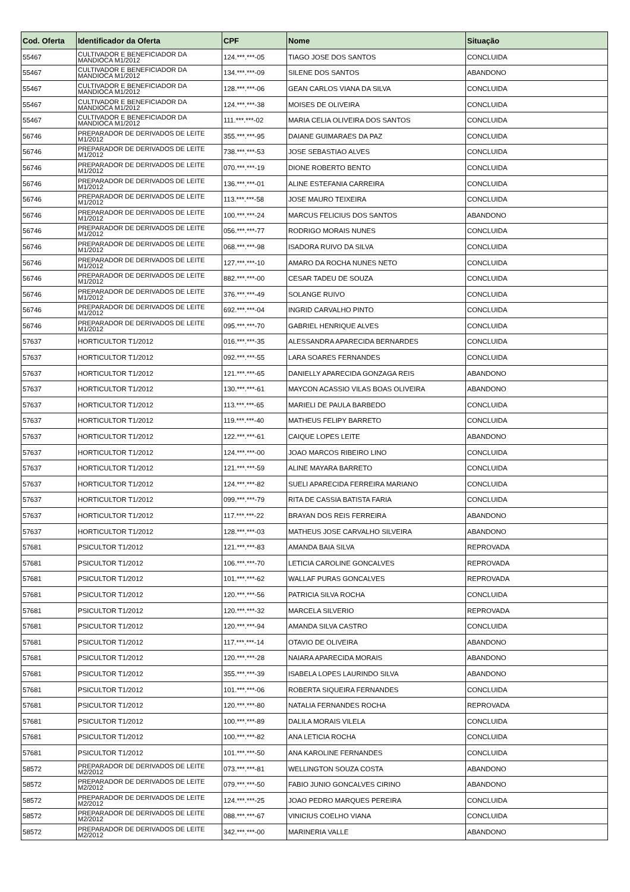| Cod. Oferta | Identificador da Oferta | CPF | Nome | Situação |
| --- | --- | --- | --- | --- |
| 55467 | CULTIVADOR E BENEFICIADOR DA MANDIOCA M1/2012 | 124.***.***-05 | TIAGO JOSE DOS SANTOS | CONCLUIDA |
| 55467 | CULTIVADOR E BENEFICIADOR DA MANDIOCA M1/2012 | 134.***.***-09 | SILENE DOS SANTOS | ABANDONO |
| 55467 | CULTIVADOR E BENEFICIADOR DA MANDIOCA M1/2012 | 128.***.***-06 | GEAN CARLOS VIANA DA SILVA | CONCLUIDA |
| 55467 | CULTIVADOR E BENEFICIADOR DA MANDIOCA M1/2012 | 124.***.***-38 | MOISES DE OLIVEIRA | CONCLUIDA |
| 55467 | CULTIVADOR E BENEFICIADOR DA MANDIOCA M1/2012 | 111.***.***-02 | MARIA CELIA OLIVEIRA DOS SANTOS | CONCLUIDA |
| 56746 | PREPARADOR DE DERIVADOS DE LEITE M1/2012 | 355.***.***-95 | DAIANE GUIMARAES DA PAZ | CONCLUIDA |
| 56746 | PREPARADOR DE DERIVADOS DE LEITE M1/2012 | 738.***.***-53 | JOSE SEBASTIAO ALVES | CONCLUIDA |
| 56746 | PREPARADOR DE DERIVADOS DE LEITE M1/2012 | 070.***.***-19 | DIONE ROBERTO BENTO | CONCLUIDA |
| 56746 | PREPARADOR DE DERIVADOS DE LEITE M1/2012 | 136.***.***-01 | ALINE ESTEFANIA CARREIRA | CONCLUIDA |
| 56746 | PREPARADOR DE DERIVADOS DE LEITE M1/2012 | 113.***.***-58 | JOSE MAURO TEIXEIRA | CONCLUIDA |
| 56746 | PREPARADOR DE DERIVADOS DE LEITE M1/2012 | 100.***.***-24 | MARCUS FELICIUS DOS SANTOS | ABANDONO |
| 56746 | PREPARADOR DE DERIVADOS DE LEITE M1/2012 | 056.***.***-77 | RODRIGO MORAIS NUNES | CONCLUIDA |
| 56746 | PREPARADOR DE DERIVADOS DE LEITE M1/2012 | 068.***.***-98 | ISADORA RUIVO DA SILVA | CONCLUIDA |
| 56746 | PREPARADOR DE DERIVADOS DE LEITE M1/2012 | 127.***.***-10 | AMARO DA ROCHA NUNES NETO | CONCLUIDA |
| 56746 | PREPARADOR DE DERIVADOS DE LEITE M1/2012 | 882.***.***-00 | CESAR TADEU DE SOUZA | CONCLUIDA |
| 56746 | PREPARADOR DE DERIVADOS DE LEITE M1/2012 | 376.***.***-49 | SOLANGE RUIVO | CONCLUIDA |
| 56746 | PREPARADOR DE DERIVADOS DE LEITE M1/2012 | 692.***.***-04 | INGRID CARVALHO PINTO | CONCLUIDA |
| 56746 | PREPARADOR DE DERIVADOS DE LEITE M1/2012 | 095.***.***-70 | GABRIEL HENRIQUE ALVES | CONCLUIDA |
| 57637 | HORTICULTOR T1/2012 | 016.***.***-35 | ALESSANDRA APARECIDA BERNARDES | CONCLUIDA |
| 57637 | HORTICULTOR T1/2012 | 092.***.***-55 | LARA SOARES FERNANDES | CONCLUIDA |
| 57637 | HORTICULTOR T1/2012 | 121.***.***-65 | DANIELLY APARECIDA GONZAGA REIS | ABANDONO |
| 57637 | HORTICULTOR T1/2012 | 130.***.***-61 | MAYCON ACASSIO VILAS BOAS OLIVEIRA | ABANDONO |
| 57637 | HORTICULTOR T1/2012 | 113.***.***-65 | MARIELI DE PAULA BARBEDO | CONCLUIDA |
| 57637 | HORTICULTOR T1/2012 | 119.***.***-40 | MATHEUS FELIPY BARRETO | CONCLUIDA |
| 57637 | HORTICULTOR T1/2012 | 122.***.***-61 | CAIQUE LOPES LEITE | ABANDONO |
| 57637 | HORTICULTOR T1/2012 | 124.***.***-00 | JOAO MARCOS RIBEIRO LINO | CONCLUIDA |
| 57637 | HORTICULTOR T1/2012 | 121.***.***-59 | ALINE MAYARA BARRETO | CONCLUIDA |
| 57637 | HORTICULTOR T1/2012 | 124.***.***-82 | SUELI APARECIDA FERREIRA MARIANO | CONCLUIDA |
| 57637 | HORTICULTOR T1/2012 | 099.***.***-79 | RITA DE CASSIA BATISTA FARIA | CONCLUIDA |
| 57637 | HORTICULTOR T1/2012 | 117.***.***-22 | BRAYAN DOS REIS FERREIRA | ABANDONO |
| 57637 | HORTICULTOR T1/2012 | 128.***.***-03 | MATHEUS JOSE CARVALHO SILVEIRA | ABANDONO |
| 57681 | PSICULTOR T1/2012 | 121.***.***-83 | AMANDA BAIA SILVA | REPROVADA |
| 57681 | PSICULTOR T1/2012 | 106.***.***-70 | LETICIA CAROLINE GONCALVES | REPROVADA |
| 57681 | PSICULTOR T1/2012 | 101.***.***-62 | WALLAF PURAS GONCALVES | REPROVADA |
| 57681 | PSICULTOR T1/2012 | 120.***.***-56 | PATRICIA SILVA ROCHA | CONCLUIDA |
| 57681 | PSICULTOR T1/2012 | 120.***.***-32 | MARCELA SILVERIO | REPROVADA |
| 57681 | PSICULTOR T1/2012 | 120.***.***-94 | AMANDA SILVA CASTRO | CONCLUIDA |
| 57681 | PSICULTOR T1/2012 | 117.***.***-14 | OTAVIO DE OLIVEIRA | ABANDONO |
| 57681 | PSICULTOR T1/2012 | 120.***.***-28 | NAIARA APARECIDA MORAIS | ABANDONO |
| 57681 | PSICULTOR T1/2012 | 355.***.***-39 | ISABELA LOPES LAURINDO SILVA | ABANDONO |
| 57681 | PSICULTOR T1/2012 | 101.***.***-06 | ROBERTA SIQUEIRA FERNANDES | CONCLUIDA |
| 57681 | PSICULTOR T1/2012 | 120.***.***-80 | NATALIA FERNANDES ROCHA | REPROVADA |
| 57681 | PSICULTOR T1/2012 | 100.***.***-89 | DALILA MORAIS VILELA | CONCLUIDA |
| 57681 | PSICULTOR T1/2012 | 100.***.***-82 | ANA LETICIA ROCHA | CONCLUIDA |
| 57681 | PSICULTOR T1/2012 | 101.***.***-50 | ANA KAROLINE FERNANDES | CONCLUIDA |
| 58572 | PREPARADOR DE DERIVADOS DE LEITE M2/2012 | 073.***.***-81 | WELLINGTON SOUZA COSTA | ABANDONO |
| 58572 | PREPARADOR DE DERIVADOS DE LEITE M2/2012 | 079.***.***-50 | FABIO JUNIO GONCALVES CIRINO | ABANDONO |
| 58572 | PREPARADOR DE DERIVADOS DE LEITE M2/2012 | 124.***.***-25 | JOAO PEDRO MARQUES PEREIRA | CONCLUIDA |
| 58572 | PREPARADOR DE DERIVADOS DE LEITE M2/2012 | 088.***.***-67 | VINICIUS COELHO VIANA | CONCLUIDA |
| 58572 | PREPARADOR DE DERIVADOS DE LEITE M2/2012 | 342.***.***-00 | MARINERIA VALLE | ABANDONO |